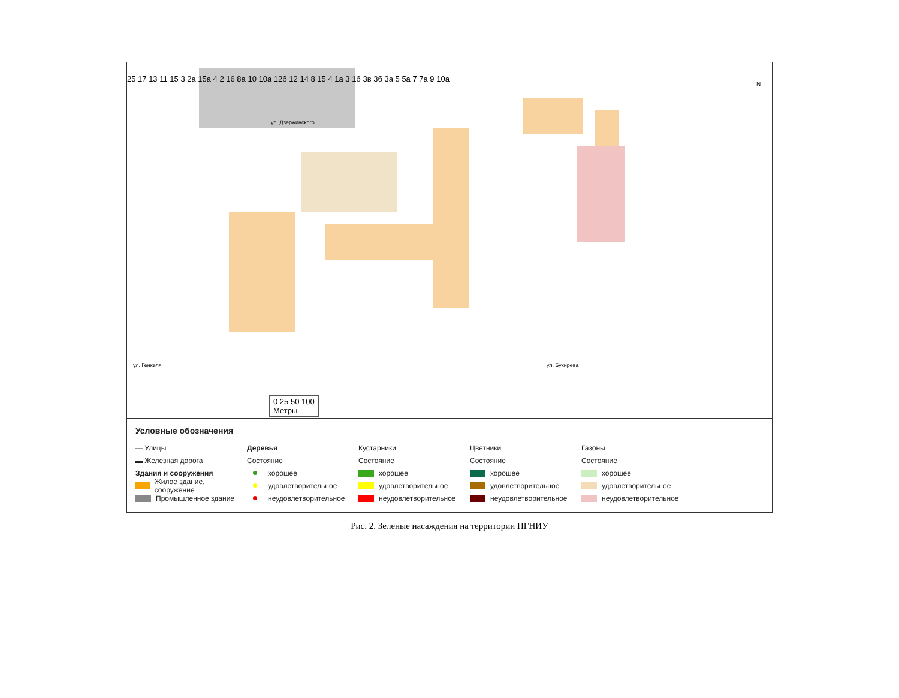25 17 13 11 15 3 2а 15а 4 2 16 8а 10 10а 12б 12 14 8 15 4 1а 3 1б 3в 3б 3а 5 5а 7 7а 9 10а
ул. Дзержинского
ул. Генкеля ул. Букирева
N
0 25 50 100
Метры
Условные обозначения
— Улицы
▬ Железная дорога
Здания и сооружения
Жилое здание, сооружение
Промышленное здание
Деревья
Состояние
хорошее
удовлетворительное
неудовлетворительное
Кустарники
Состояние
хорошее
удовлетворительное
неудовлетворительное
Цветники
Состояние
хорошее
удовлетворительное
неудовлетворительное
Газоны
Состояние
хорошее
удовлетворительное
неудовлетворительное
Рис. 2. Зеленые насаждения на территории ПГНИУ